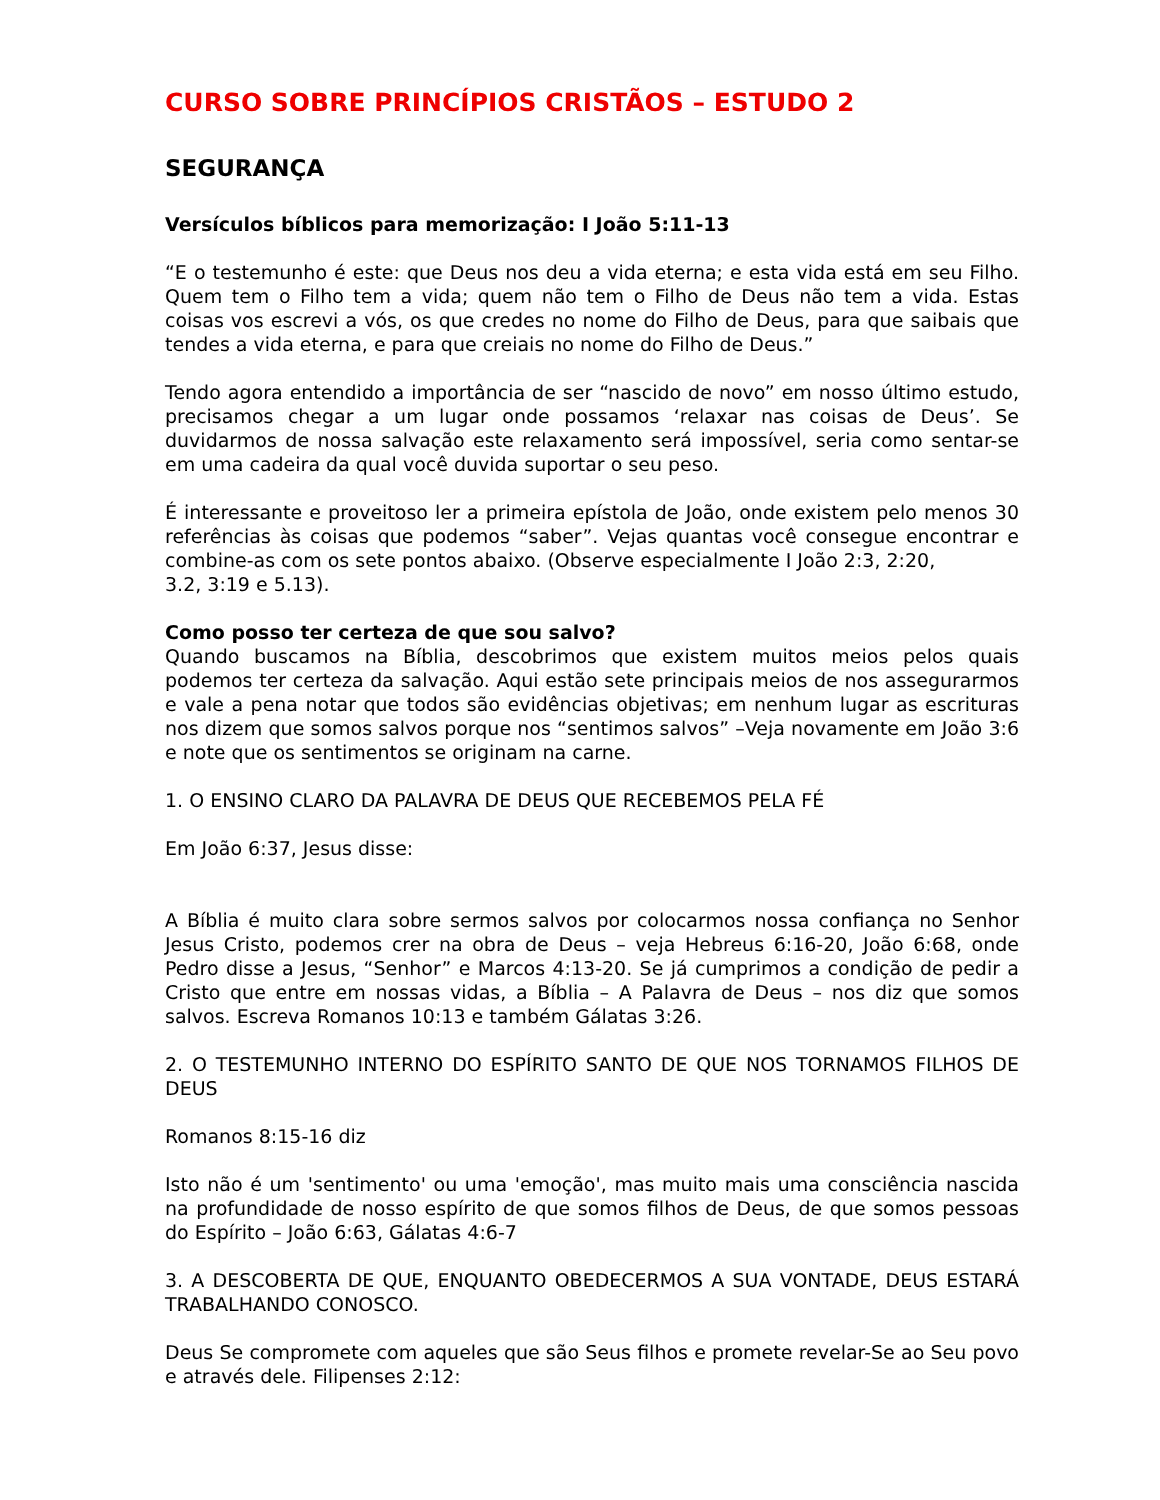CURSO SOBRE PRINCÍPIOS CRISTÃOS – ESTUDO 2
SEGURANÇA
Versículos bíblicos para memorização: I João 5:11-13
“E o testemunho é este: que Deus nos deu a vida eterna; e esta vida está em seu Filho. Quem tem o Filho tem a vida; quem não tem o Filho de Deus não tem a vida. Estas coisas vos escrevi a vós, os que credes no nome do Filho de Deus, para que saibais que tendes a vida eterna, e para que creiais no nome do Filho de Deus.”
Tendo agora entendido a importância de ser “nascido de novo” em nosso último estudo, precisamos chegar a um lugar onde possamos ‘relaxar nas coisas de Deus’. Se duvidarmos de nossa salvação este relaxamento será impossível, seria como sentar-se em uma cadeira da qual você duvida suportar o seu peso.
É interessante e proveitoso ler a primeira epístola de João, onde existem pelo menos 30 referências às coisas que podemos “saber”. Vejas quantas você consegue encontrar e combine-as com os sete pontos abaixo. (Observe especialmente I João 2:3, 2:20,
3.2, 3:19 e 5.13).
Como posso ter certeza de que sou salvo?
Quando buscamos na Bíblia, descobrimos que existem muitos meios pelos quais podemos ter certeza da salvação. Aqui estão sete principais meios de nos assegurarmos e vale a pena notar que todos são evidências objetivas; em nenhum lugar as escrituras nos dizem que somos salvos porque nos “sentimos salvos” –Veja novamente em João 3:6 e note que os sentimentos se originam na carne.
1. O ENSINO CLARO DA PALAVRA DE DEUS QUE RECEBEMOS PELA FÉ
Em João 6:37, Jesus disse:
A Bíblia é muito clara sobre sermos salvos por colocarmos nossa confiança no Senhor Jesus Cristo, podemos crer na obra de Deus – veja Hebreus 6:16-20, João 6:68, onde Pedro disse a Jesus, “Senhor” e Marcos 4:13-20. Se já cumprimos a condição de pedir a Cristo que entre em nossas vidas, a Bíblia – A Palavra de Deus – nos diz que somos salvos. Escreva Romanos 10:13 e também Gálatas 3:26.
2. O TESTEMUNHO INTERNO DO ESPÍRITO SANTO DE QUE NOS TORNAMOS FILHOS DE DEUS
Romanos 8:15-16 diz
Isto não é um 'sentimento' ou uma 'emoção', mas muito mais uma consciência nascida na profundidade de nosso espírito de que somos filhos de Deus, de que somos pessoas do Espírito – João 6:63, Gálatas 4:6-7
3. A DESCOBERTA DE QUE, ENQUANTO OBEDECERMOS A SUA VONTADE, DEUS ESTARÁ TRABALHANDO CONOSCO.
Deus Se compromete com aqueles que são Seus filhos e promete revelar-Se ao Seu povo e através dele. Filipenses 2:12: